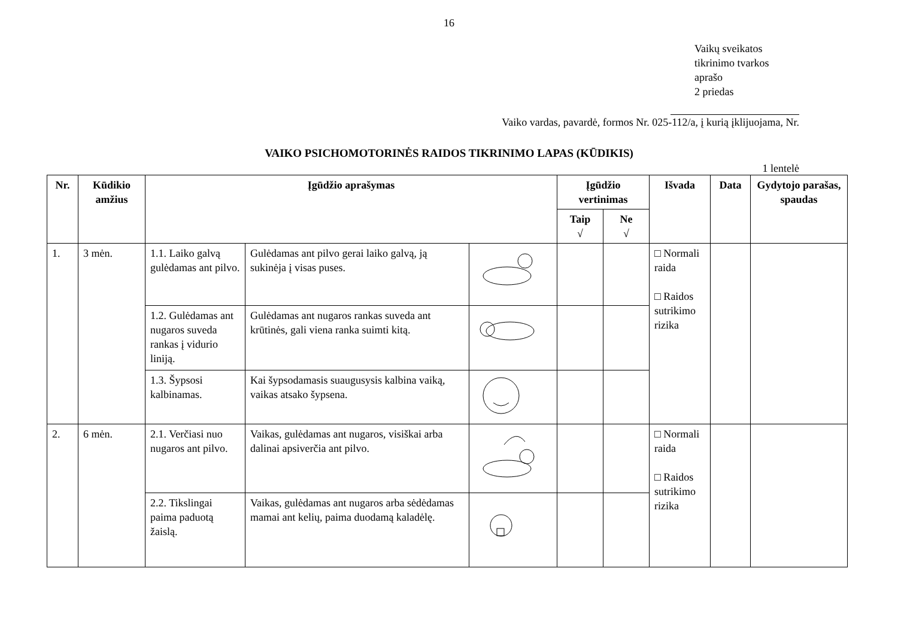16
Vaikų sveikatos
tikrinimo tvarkos
aprašo
2 priedas
Vaiko vardas, pavardė, formos Nr. 025-112/a, į kurią įklijuojama, Nr.
VAIKO PSICHOMOTORINĖS RAIDOS TIKRINIMO LAPAS (KŪDIKIS)
1 lentelė
| Nr. | Kūdikio amžius | Įgūdžio aprašymas | | | Įgūdžio vertinimas | | Išvada | Data | Gydytojo parašas, spaudas |
| --- | --- | --- | --- | --- | --- | --- | --- | --- | --- |
| | | | | | Taip √ | Ne √ | | | |
| 1. | 3 mėn. | 1.1. Laiko galvą gulėdamas ant pilvo. | Gulėdamas ant pilvo gerai laiko galvą, ją sukinėja į visas puses. | | | | □ Normali raida □ Raidos sutrikimo rizika | | |
| | | 1.2. Gulėdamas ant nugaros suveda rankas į vidurio liniją. | Gulėdamas ant nugaros rankas suveda ant krūtinės, gali viena ranka suimti kitą. | | | | | | |
| | | 1.3. Šypsosi kalbinamas. | Kai šypsodamasis suaugusysis kalbina vaiką, vaikas atsako šypsena. | | | | | | |
| 2. | 6 mėn. | 2.1. Verčiasi nuo nugaros ant pilvo. | Vaikas, gulėdamas ant nugaros, visiškai arba dalinai apsiverčia ant pilvo. | | | | □ Normali raida □ Raidos sutrikimo rizika | | |
| | | 2.2. Tikslingai paima paduotą žaislą. | Vaikas, gulėdamas ant nugaros arba sėdėdamas mamai ant kelių, paima duodamą kaladėlę. | | | | | | |